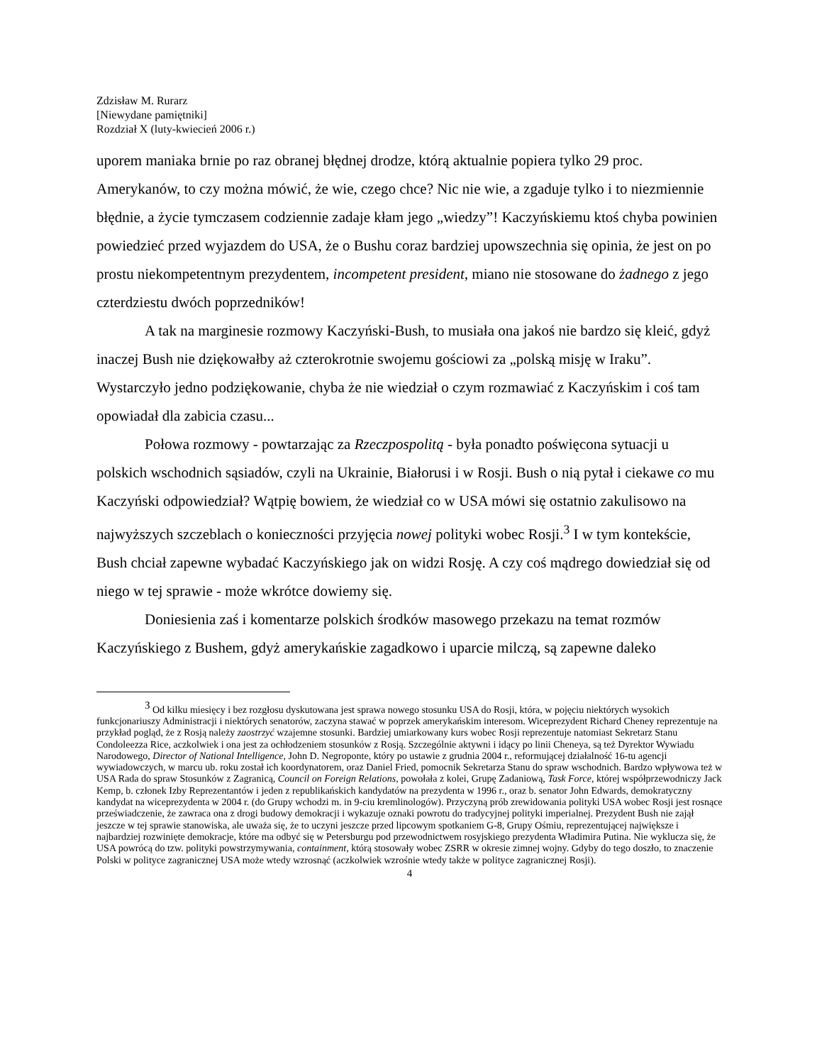Zdzisław M. Rurarz
[Niewydane pamiętniki]
Rozdział X (luty-kwiecień 2006 r.)
uporem maniaka brnie po raz obranej błędnej drodze, którą aktualnie popiera tylko 29 proc. Amerykanów, to czy można mówić, że wie, czego chce? Nic nie wie, a zgaduje tylko i to niezmiennie błędnie, a życie tymczasem codziennie zadaje kłam jego „wiedzy”! Kaczyńskiemu ktoś chyba powinien powiedzieć przed wyjazdem do USA, że o Bushu coraz bardziej upowszechnia się opinia, że jest on po prostu niekompetentnym prezydentem, incompetent president, miano nie stosowane do żadnego z jego czterdziestu dwóch poprzedników!
A tak na marginesie rozmowy Kaczyński-Bush, to musiała ona jakoś nie bardzo się kleić, gdyż inaczej Bush nie dziękowałby aż czterokrotnie swojemu gościowi za „polską misję w Iraku”. Wystarczyło jedno podziękowanie, chyba że nie wiedział o czym rozmawiać z Kaczyńskim i coś tam opowiadał dla zabicia czasu...
Połowa rozmowy - powtarzając za Rzeczpospolitą - była ponadto poświęcona sytuacji u polskich wschodnich sąsiadów, czyli na Ukrainie, Białorusi i w Rosji. Bush o nią pytał i ciekawe co mu Kaczyński odpowiedział? Wątpię bowiem, że wiedział co w USA mówi się ostatnio zakulisowo na najwyższych szczeblach o konieczności przyjęcia nowej polityki wobec Rosji.<sup>3</sup> I w tym kontekście, Bush chciał zapewne wybadać Kaczyńskiego jak on widzi Rosję. A czy coś mądrego dowiedział się od niego w tej sprawie - może wkrótce dowiemy się.
Doniesienia zaś i komentarze polskich środków masowego przekazu na temat rozmów Kaczyńskiego z Bushem, gdyż amerykańskie zagadkowo i uparcie milczą, są zapewne daleko
<sup>3</sup> Od kilku miesięcy i bez rozgłosu dyskutowana jest sprawa nowego stosunku USA do Rosji, która, w pojęciu niektórych wysokich funkcjonariuszy Administracji i niektórych senatorów, zaczyna stawać w poprzek amerykańskim interesom. Wiceprezydent Richard Cheney reprezentuje na przykład pogląd, że z Rosją należy zaostrzyć wzajemne stosunki. Bardziej umiarkowany kurs wobec Rosji reprezentuje natomiast Sekretarz Stanu Condoleezza Rice, aczkolwiek i ona jest za ochłodzeniem stosunków z Rosją. Szczególnie aktywni i idący po linii Cheneya, są też Dyrektor Wywiadu Narodowego, Director of National Intelligence, John D. Negroponte, który po ustawie z grudnia 2004 r., reformującej działalność 16-tu agencji wywiadowczych, w marcu ub. roku został ich koordynatorem, oraz Daniel Fried, pomocnik Sekretarza Stanu do spraw wschodnich. Bardzo wpływowa też w USA Rada do spraw Stosunków z Zagranicą, Council on Foreign Relations, powołała z kolei, Grupę Zadaniową, Task Force, której współprzewodniczy Jack Kemp, b. członek Izby Reprezentantów i jeden z republikańskich kandydatów na prezydenta w 1996 r., oraz b. senator John Edwards, demokratyczny kandydat na wiceprezydenta w 2004 r. (do Grupy wchodzi m. in 9-ciu kremlinologów). Przyczyną prób zrewidowania polityki USA wobec Rosji jest rosnące przeświadczenie, że zawraca ona z drogi budowy demokracji i wykazuje oznaki powrotu do tradycyjnej polityki imperialnej. Prezydent Bush nie zajął jeszcze w tej sprawie stanowiska, ale uważa się, że to uczyni jeszcze przed lipcowym spotkaniem G-8, Grupy Ośmiu, reprezentującej największe i najbardziej rozwinięte demokracje, które ma odbyć się w Petersburgu pod przewodnictwem rosyjskiego prezydenta Władimira Putina. Nie wyklucza się, że USA powrócą do tzw. polityki powstrzymywania, containment, którą stosowały wobec ZSRR w okresie zimnej wojny. Gdyby do tego doszło, to znaczenie Polski w polityce zagranicznej USA może wtedy wzrosnąć (aczkolwiek wzrośnie wtedy także w polityce zagranicznej Rosji).
4